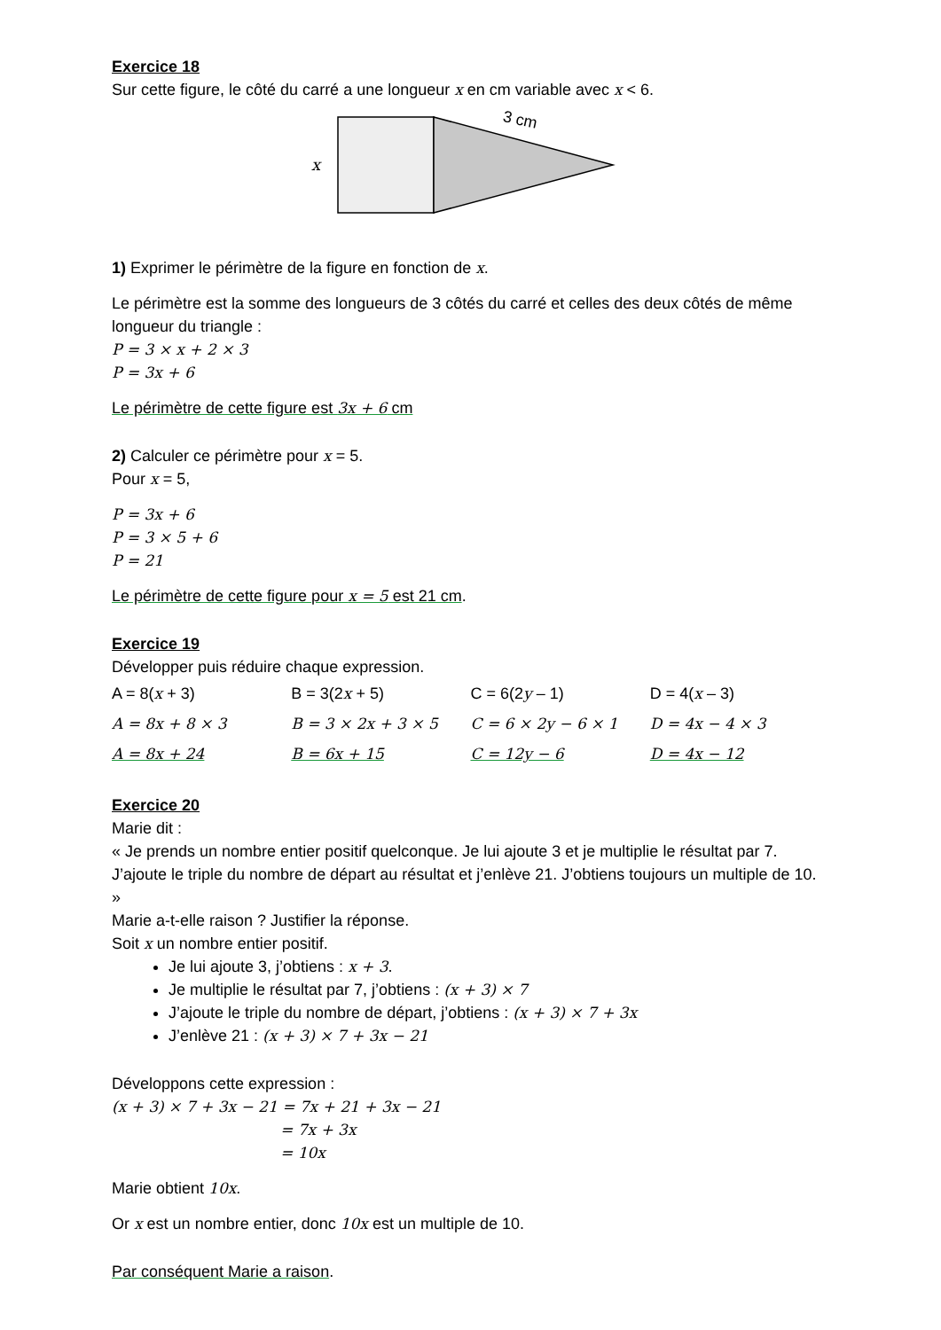Exercice 18
Sur cette figure, le côté du carré a une longueur x en cm variable avec x < 6.
x
3 cm
1) Exprimer le périmètre de la figure en fonction de x.
Le périmètre est la somme des longueurs de 3 côtés du carré et celles des deux côtés de même longueur du triangle :
P = 3 × x + 2 × 3
P = 3x + 6
Le périmètre de cette figure est 3x + 6 cm
2) Calculer ce périmètre pour x = 5.
Pour x = 5,
P = 3x + 6
P = 3 × 5 + 6
P = 21
Le périmètre de cette figure pour x = 5 est 21 cm.
Exercice 19
Développer puis réduire chaque expression.
| A = 8( x + 3) | B = 3(2 x + 5) | C = 6(2 y – 1) | D = 4( x – 3) |
| A = 8x + 8 × 3 | B = 3 × 2x + 3 × 5 | C = 6 × 2y − 6 × 1 | D = 4x − 4 × 3 |
| A = 8x + 24 | B = 6x + 15 | C = 12y − 6 | D = 4x − 12 |
Exercice 20
Marie dit :
« Je prends un nombre entier positif quelconque. Je lui ajoute 3 et je multiplie le résultat par 7. J’ajoute le triple du nombre de départ au résultat et j’enlève 21. J’obtiens toujours un multiple de 10. »
Marie a-t-elle raison ? Justifier la réponse.
Soit x un nombre entier positif.
Je lui ajoute 3, j’obtiens : x + 3.
Je multiplie le résultat par 7, j’obtiens : (x + 3) × 7
J’ajoute le triple du nombre de départ, j’obtiens : (x + 3) × 7 + 3x
J’enlève 21 : (x + 3) × 7 + 3x − 21
Développons cette expression :
(x + 3) × 7 + 3x − 21 = 7x + 21 + 3x − 21
= 7x + 3x
= 10x
Marie obtient 10x.
Or x est un nombre entier, donc 10x est un multiple de 10.
Par conséquent Marie a raison.